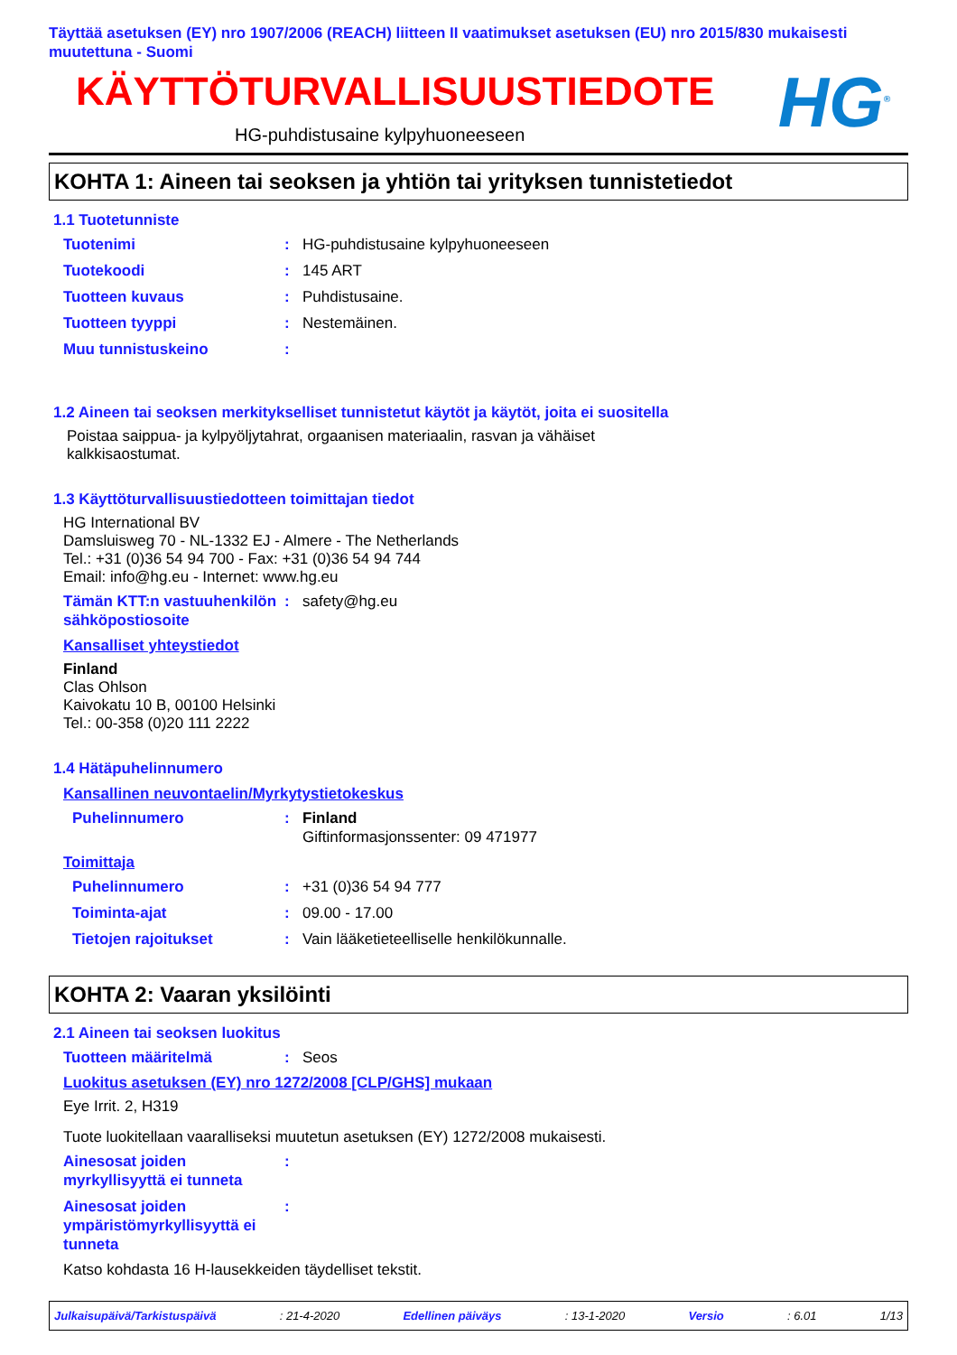Täyttää asetuksen (EY) nro 1907/2006 (REACH) liitteen II vaatimukset asetuksen (EU) nro 2015/830 mukaisesti muutettuna - Suomi
KÄYTTÖTURVALLISUUSTIEDOTE
HG-puhdistusaine kylpyhuoneeseen
HG<sup>®</sup>
KOHTA 1: Aineen tai seoksen ja yhtiön tai yrityksen tunnistetiedot
1.1 Tuotetunniste
Tuotenimi : HG-puhdistusaine kylpyhuoneeseen
Tuotekoodi : 145 ART
Tuotteen kuvaus : Puhdistusaine.
Tuotteen tyyppi : Nestemäinen.
Muu tunnistuskeino :
1.2 Aineen tai seoksen merkitykselliset tunnistetut käytöt ja käytöt, joita ei suositella
Poistaa saippua- ja kylpyöljytahrat, orgaanisen materiaalin, rasvan ja vähäiset kalkkisaostumat.
1.3 Käyttöturvallisuustiedotteen toimittajan tiedot
HG International BV
Damsluisweg 70 - NL-1332 EJ - Almere - The Netherlands
Tel.: +31 (0)36 54 94 700 - Fax: +31 (0)36 54 94 744
Email: info@hg.eu - Internet: www.hg.eu
Tämän KTT:n vastuuhenkilön sähköpostiosoite
: safety@hg.eu
Kansalliset yhteystiedot
Finland
Clas Ohlson
Kaivokatu 10 B, 00100 Helsinki
Tel.: 00-358 (0)20 111 2222
1.4 Hätäpuhelinnumero
Kansallinen neuvontaelin/Myrkytystietokeskus
Puhelinnumero : Finland
Giftinformasjonssenter: 09 471977
Toimittaja
Puhelinnumero : +31 (0)36 54 94 777
Toiminta-ajat : 09.00 - 17.00
Tietojen rajoitukset : Vain lääketieteelliselle henkilökunnalle.
KOHTA 2: Vaaran yksilöinti
2.1 Aineen tai seoksen luokitus
Tuotteen määritelmä : Seos
Luokitus asetuksen (EY) nro 1272/2008 [CLP/GHS] mukaan
Eye Irrit. 2, H319
Tuote luokitellaan vaaralliseksi muutetun asetuksen (EY) 1272/2008 mukaisesti.
Ainesosat joiden myrkyllisyyttä ei tunneta
:
Ainesosat joiden ympäristömyrkyllisyyttä ei tunneta
:
Katso kohdasta 16 H-lausekkeiden täydelliset tekstit.
Julkaisupäivä/Tarkistuspäivä: 21-4-2020 Edellinen päiväys: 13-1-2020 Versio: 6.01 1/13